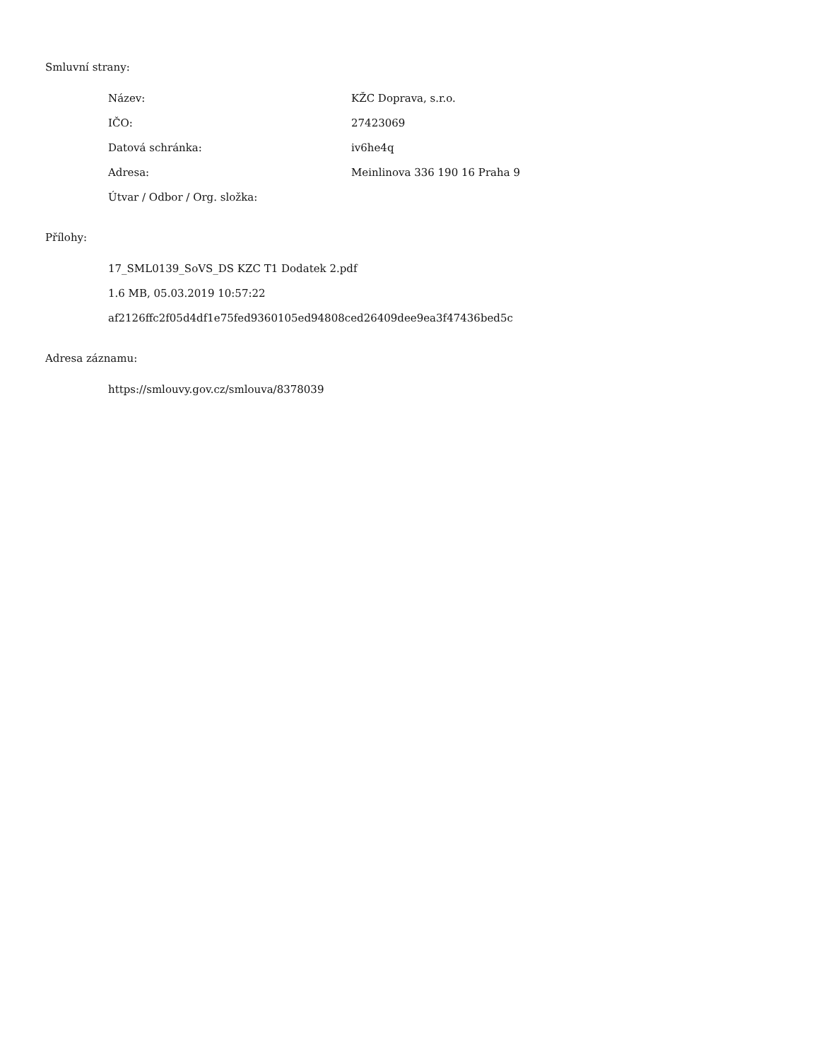Smluvní strany:
| Název: | KŽC Doprava, s.r.o. |
| IČO: | 27423069 |
| Datová schránka: | iv6he4q |
| Adresa: | Meinlinova 336 190 16 Praha 9 |
| Útvar / Odbor / Org. složka: | |
Přílohy:
17_SML0139_SoVS_DS KZC T1 Dodatek 2.pdf
1.6 MB, 05.03.2019 10:57:22
af2126ffc2f05d4df1e75fed9360105ed94808ced26409dee9ea3f47436bed5c
Adresa záznamu:
https://smlouvy.gov.cz/smlouva/8378039